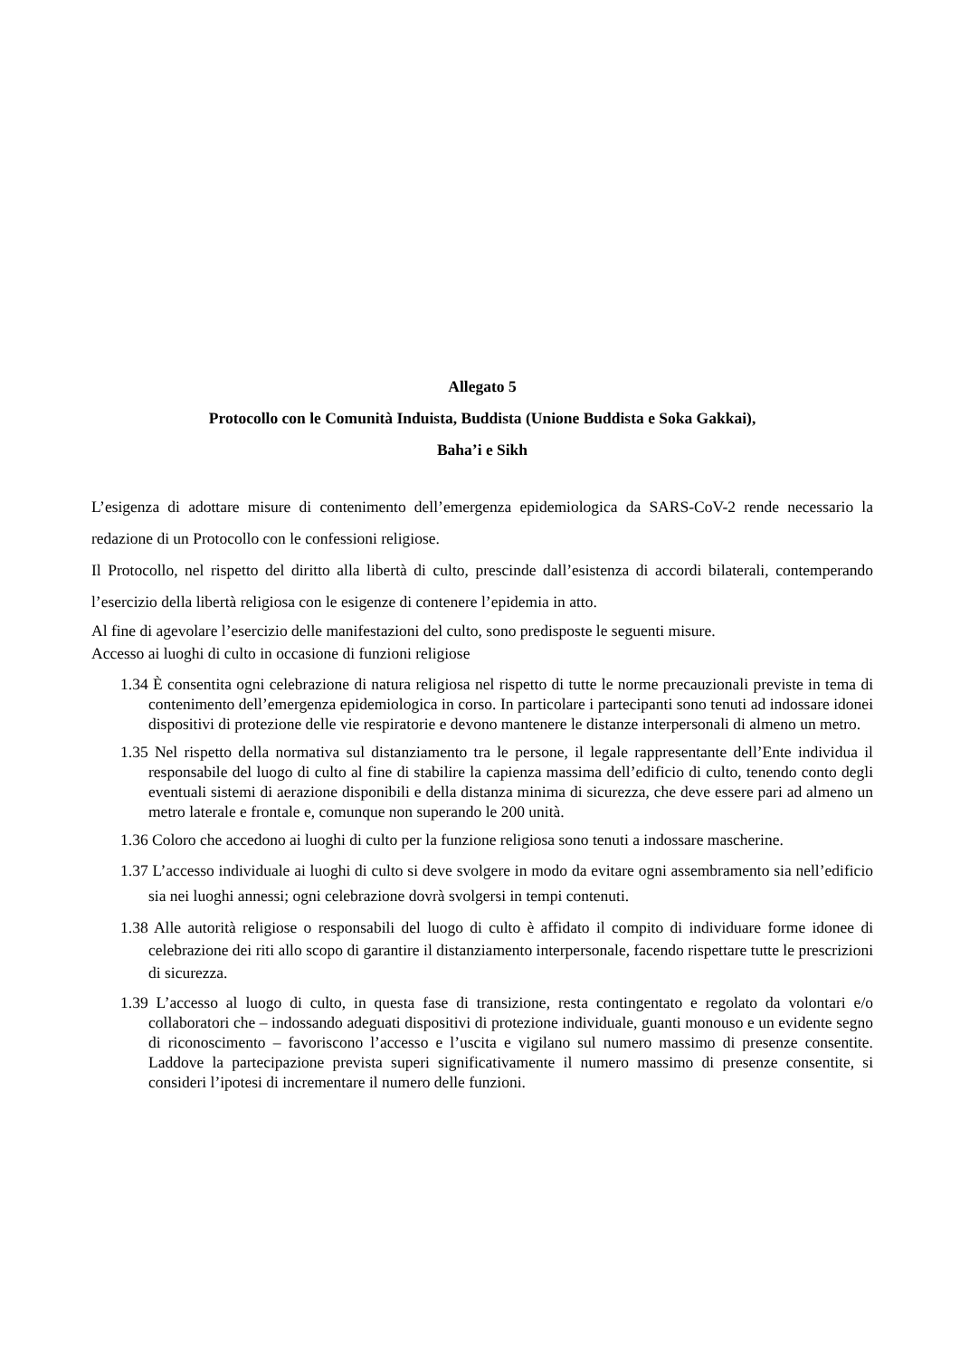Allegato 5
Protocollo con le Comunità Induista, Buddista (Unione Buddista e Soka Gakkai),
Baha’i e Sikh
L’esigenza di adottare misure di contenimento dell’emergenza epidemiologica da SARS-CoV-2 rende necessario la redazione di un Protocollo con le confessioni religiose.
Il Protocollo, nel rispetto del diritto alla libertà di culto, prescinde dall’esistenza di accordi bilaterali, contemperando l’esercizio della libertà religiosa con le esigenze di contenere l’epidemia in atto.
Al fine di agevolare l’esercizio delle manifestazioni del culto, sono predisposte le seguenti misure.
Accesso ai luoghi di culto in occasione di funzioni religiose
1.34 È consentita ogni celebrazione di natura religiosa nel rispetto di tutte le norme precauzionali previste in tema di contenimento dell’emergenza epidemiologica in corso. In particolare i partecipanti sono tenuti ad indossare idonei dispositivi di protezione delle vie respiratorie e devono mantenere le distanze interpersonali di almeno un metro.
1.35 Nel rispetto della normativa sul distanziamento tra le persone, il legale rappresentante dell’Ente individua il responsabile del luogo di culto al fine di stabilire la capienza massima dell’edificio di culto, tenendo conto degli eventuali sistemi di aerazione disponibili e della distanza minima di sicurezza, che deve essere pari ad almeno un metro laterale e frontale e, comunque non superando le 200 unità.
1.36 Coloro che accedono ai luoghi di culto per la funzione religiosa sono tenuti a indossare mascherine.
1.37 L’accesso individuale ai luoghi di culto si deve svolgere in modo da evitare ogni assembramento sia nell’edificio sia nei luoghi annessi; ogni celebrazione dovrà svolgersi in tempi contenuti.
1.38 Alle autorità religiose o responsabili del luogo di culto è affidato il compito di individuare forme idonee di celebrazione dei riti allo scopo di garantire il distanziamento interpersonale, facendo rispettare tutte le prescrizioni di sicurezza.
1.39 L’accesso al luogo di culto, in questa fase di transizione, resta contingentato e regolato da volontari e/o collaboratori che – indossando adeguati dispositivi di protezione individuale, guanti monouso e un evidente segno di riconoscimento – favoriscono l’accesso e l’uscita e vigilano sul numero massimo di presenze consentite. Laddove la partecipazione prevista superi significativamente il numero massimo di presenze consentite, si consideri l’ipotesi di incrementare il numero delle funzioni.